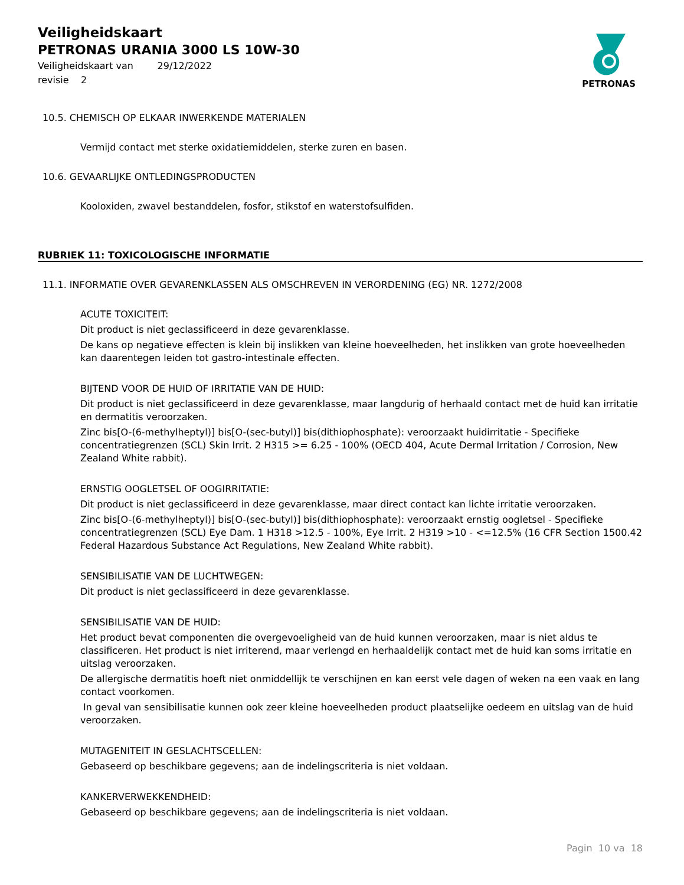Veiligheidskaart
PETRONAS URANIA 3000 LS 10W-30
Veiligheidskaart van 29/12/2022
revisie 2
PETRONAS
10.5. CHEMISCH OP ELKAAR INWERKENDE MATERIALEN
Vermijd contact met sterke oxidatiemiddelen, sterke zuren en basen.
10.6. GEVAARLIJKE ONTLEDINGSPRODUCTEN
Kooloxiden, zwavel bestanddelen, fosfor, stikstof en waterstofsulfiden.
RUBRIEK 11: TOXICOLOGISCHE INFORMATIE
11.1. INFORMATIE OVER GEVARENKLASSEN ALS OMSCHREVEN IN VERORDENING (EG) NR. 1272/2008
ACUTE TOXICITEIT:
Dit product is niet geclassificeerd in deze gevarenklasse.
De kans op negatieve effecten is klein bij inslikken van kleine hoeveelheden, het inslikken van grote hoeveelheden kan daarentegen leiden tot gastro-intestinale effecten.
BIJTEND VOOR DE HUID OF IRRITATIE VAN DE HUID:
Dit product is niet geclassificeerd in deze gevarenklasse, maar langdurig of herhaald contact met de huid kan irritatie en dermatitis veroorzaken.
Zinc bis[O-(6-methylheptyl)] bis[O-(sec-butyl)] bis(dithiophosphate): veroorzaakt huidirritatie - Specifieke concentratiegrenzen (SCL) Skin Irrit. 2 H315 >= 6.25 - 100% (OECD 404, Acute Dermal Irritation / Corrosion, New Zealand White rabbit).
ERNSTIG OOGLETSEL OF OOGIRRITATIE:
Dit product is niet geclassificeerd in deze gevarenklasse, maar direct contact kan lichte irritatie veroorzaken.
Zinc bis[O-(6-methylheptyl)] bis[O-(sec-butyl)] bis(dithiophosphate): veroorzaakt ernstig oogletsel - Specifieke concentratiegrenzen (SCL) Eye Dam. 1 H318 >12.5 - 100%, Eye Irrit. 2 H319 >10 - <=12.5% (16 CFR Section 1500.42 Federal Hazardous Substance Act Regulations, New Zealand White rabbit).
SENSIBILISATIE VAN DE LUCHTWEGEN:
Dit product is niet geclassificeerd in deze gevarenklasse.
SENSIBILISATIE VAN DE HUID:
Het product bevat componenten die overgevoeligheid van de huid kunnen veroorzaken, maar is niet aldus te classificeren. Het product is niet irriterend, maar verlengd en herhaaldelijk contact met de huid kan soms irritatie en uitslag veroorzaken.
De allergische dermatitis hoeft niet onmiddellijk te verschijnen en kan eerst vele dagen of weken na een vaak en lang contact voorkomen.
In geval van sensibilisatie kunnen ook zeer kleine hoeveelheden product plaatselijke oedeem en uitslag van de huid veroorzaken.
MUTAGENITEIT IN GESLACHTSCELLEN:
Gebaseerd op beschikbare gegevens; aan de indelingscriteria is niet voldaan.
KANKERVERWEKKENDHEID:
Gebaseerd op beschikbare gegevens; aan de indelingscriteria is niet voldaan.
Pagin 10 va 18